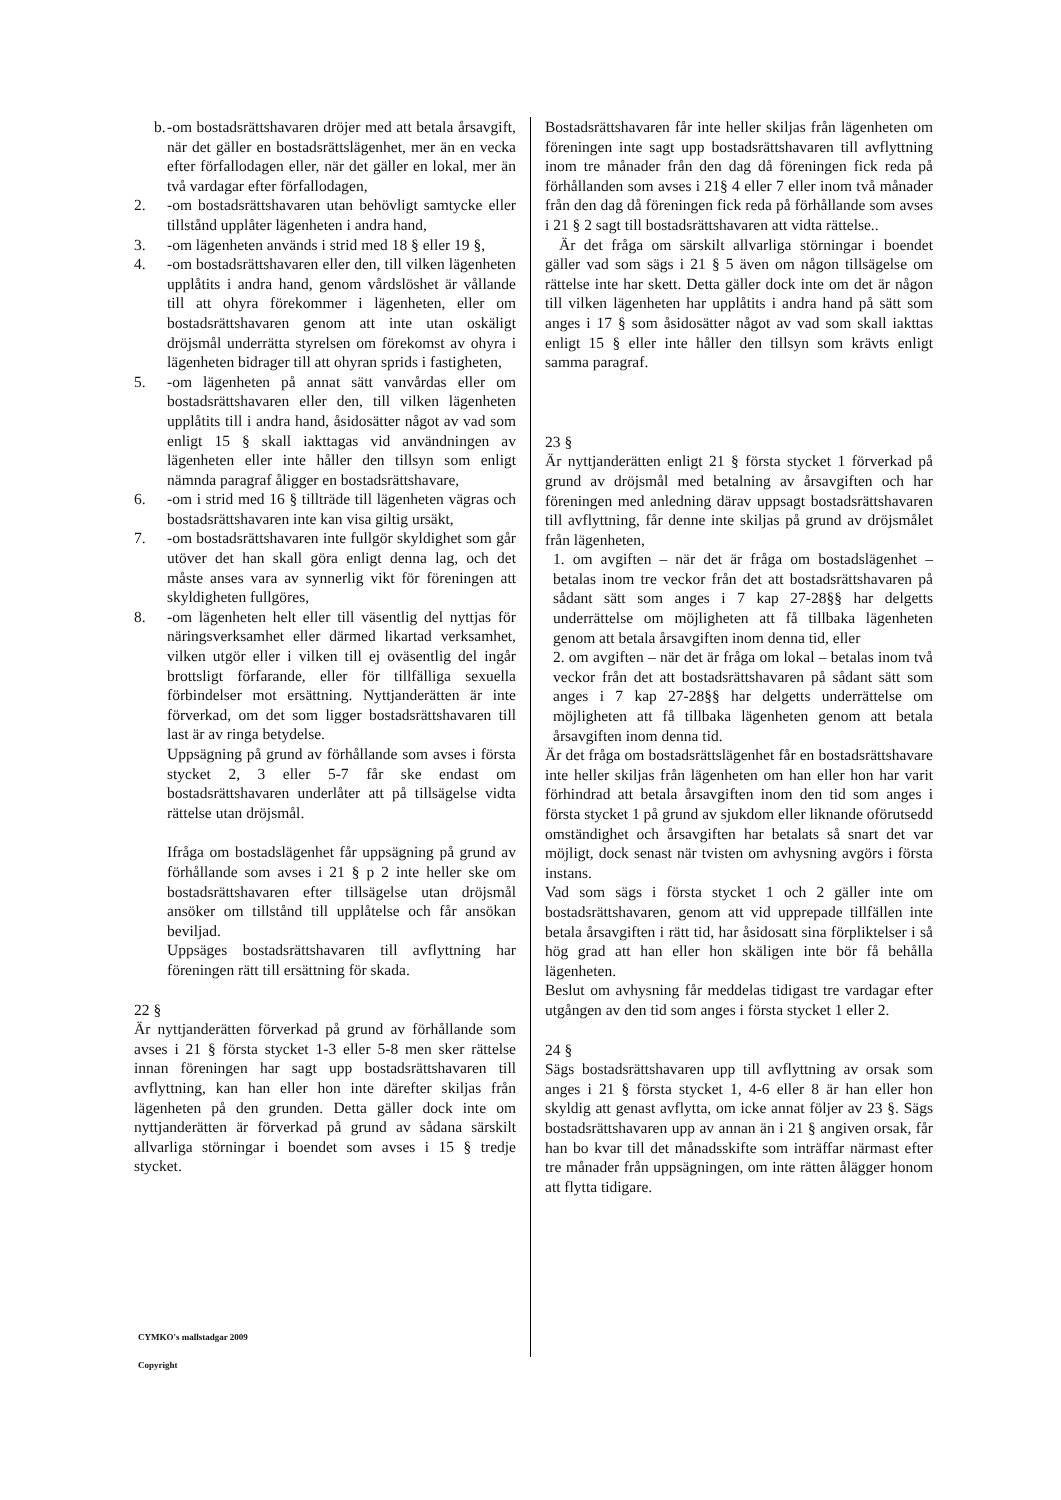b. -om bostadsrättshavaren dröjer med att betala årsavgift, när det gäller en bostadsrättslägenhet, mer än en vecka efter förfallodagen eller, när det gäller en lokal, mer än två vardagar efter förfallodagen,
2. -om bostadsrättshavaren utan behövligt samtycke eller tillstånd upplåter lägenheten i andra hand,
3. -om lägenheten används i strid med 18 § eller 19 §,
4. -om bostadsrättshavaren eller den, till vilken lägenheten upplåtits i andra hand, genom vårdslöshet är vållande till att ohyra förekommer i lägenheten, eller om bostadsrättshavaren genom att inte utan oskäligt dröjsmål underrätta styrelsen om förekomst av ohyra i lägenheten bidrager till att ohyran sprids i fastigheten,
5. -om lägenheten på annat sätt vanvårdas eller om bostadsrättshavaren eller den, till vilken lägenheten upplåtits till i andra hand, åsidosätter något av vad som enligt 15 § skall iakttagas vid användningen av lägenheten eller inte håller den tillsyn som enligt nämnda paragraf åligger en bostadsrättshavare,
6. -om i strid med 16 § tillträde till lägenheten vägras och bostadsrättshavaren inte kan visa giltig ursäkt,
7. -om bostadsrättshavaren inte fullgör skyldighet som går utöver det han skall göra enligt denna lag, och det måste anses vara av synnerlig vikt för föreningen att skyldigheten fullgöres,
8. -om lägenheten helt eller till väsentlig del nyttjas för näringsverksamhet eller därmed likartad verksamhet, vilken utgör eller i vilken till ej oväsentlig del ingår brottsligt förfarande, eller för tillfälliga sexuella förbindelser mot ersättning. Nyttjanderätten är inte förverkad, om det som ligger bostadsrättshavaren till last är av ringa betydelse.
Uppsägning på grund av förhållande som avses i första stycket 2, 3 eller 5-7 får ske endast om bostadsrättshavaren underlåter att på tillsägelse vidta rättelse utan dröjsmål.
Ifråga om bostadslägenhet får uppsägning på grund av förhållande som avses i 21 § p 2 inte heller ske om bostadsrättshavaren efter tillsägelse utan dröjsmål ansöker om tillstånd till upplåtelse och får ansökan beviljad.
Uppsäges bostadsrättshavaren till avflyttning har föreningen rätt till ersättning för skada.
22 §
Är nyttjanderätten förverkad på grund av förhållande som avses i 21 § första stycket 1-3 eller 5-8 men sker rättelse innan föreningen har sagt upp bostadsrättshavaren till avflyttning, kan han eller hon inte därefter skiljas från lägenheten på den grunden. Detta gäller dock inte om nyttjanderätten är förverkad på grund av sådana särskilt allvarliga störningar i boendet som avses i 15 § tredje stycket.
Bostadsrättshavaren får inte heller skiljas från lägenheten om föreningen inte sagt upp bostadsrättshavaren till avflyttning inom tre månader från den dag då föreningen fick reda på förhållanden som avses i 21§ 4 eller 7 eller inom två månader från den dag då föreningen fick reda på förhållande som avses i 21 § 2 sagt till bostadsrättshavaren att vidta rättelse..
Är det fråga om särskilt allvarliga störningar i boendet gäller vad som sägs i 21 § 5 även om någon tillsägelse om rättelse inte har skett. Detta gäller dock inte om det är någon till vilken lägenheten har upplåtits i andra hand på sätt som anges i 17 § som åsidosätter något av vad som skall iakttas enligt 15 § eller inte håller den tillsyn som krävts enligt samma paragraf.
23 §
Är nyttjanderätten enligt 21 § första stycket 1 förverkad på grund av dröjsmål med betalning av årsavgiften och har föreningen med anledning därav uppsagt bostadsrättshavaren till avflyttning, får denne inte skiljas på grund av dröjsmålet från lägenheten,
1. om avgiften – när det är fråga om bostadslägenhet – betalas inom tre veckor från det att bostadsrättshavaren på sådant sätt som anges i 7 kap 27-28§§ har delgetts underrättelse om möjligheten att få tillbaka lägenheten genom att betala årsavgiften inom denna tid, eller
2. om avgiften – när det är fråga om lokal – betalas inom två veckor från det att bostadsrättshavaren på sådant sätt som anges i 7 kap 27-28§§ har delgetts underrättelse om möjligheten att få tillbaka lägenheten genom att betala årsavgiften inom denna tid.
Är det fråga om bostadsrättslägenhet får en bostadsrättshavare inte heller skiljas från lägenheten om han eller hon har varit förhindrad att betala årsavgiften inom den tid som anges i första stycket 1 på grund av sjukdom eller liknande oförutsedd omständighet och årsavgiften har betalats så snart det var möjligt, dock senast när tvisten om avhysning avgörs i första instans.
Vad som sägs i första stycket 1 och 2 gäller inte om bostadsrättshavaren, genom att vid upprepade tillfällen inte betala årsavgiften i rätt tid, har åsidosatt sina förpliktelser i så hög grad att han eller hon skäligen inte bör få behålla lägenheten.
Beslut om avhysning får meddelas tidigast tre vardagar efter utgången av den tid som anges i första stycket 1 eller 2.
24 §
Sägs bostadsrättshavaren upp till avflyttning av orsak som anges i 21 § första stycket 1, 4-6 eller 8 är han eller hon skyldig att genast avflytta, om icke annat följer av 23 §. Sägs bostadsrättshavaren upp av annan än i 21 § angiven orsak, får han bo kvar till det månadsskifte som inträffar närmast efter tre månader från uppsägningen, om inte rätten ålägger honom att flytta tidigare.
CYMKO's mallstadgar 2009
Copyright